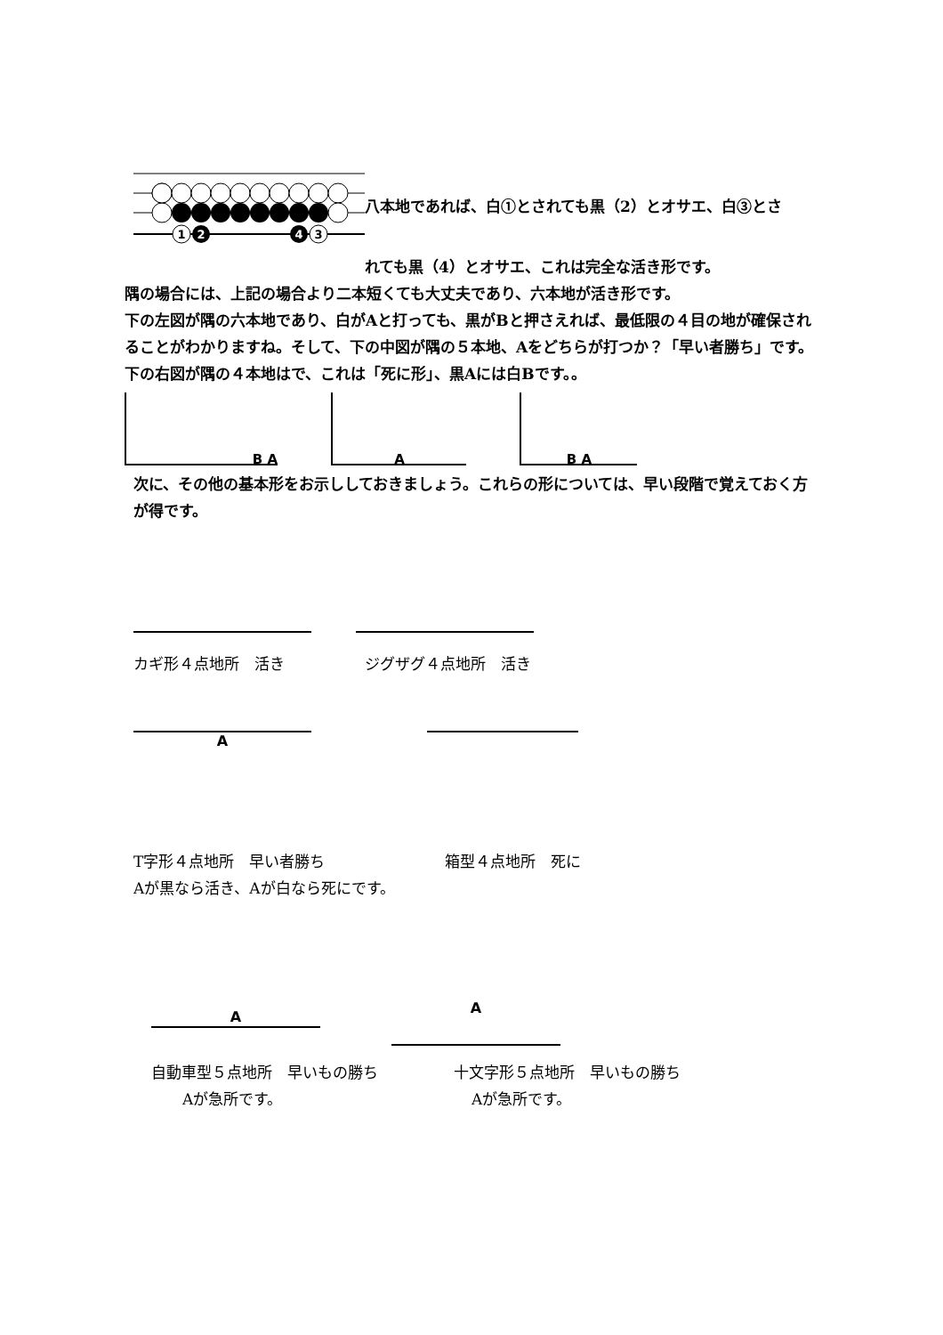1
2
4
3
八本地であれば、白①とされても黒（2）とオサエ、白③とさ
れても黒（4）とオサエ、これは完全な活き形です。
隅の場合には、上記の場合より二本短くても大丈夫であり、六本地が活き形です。
下の左図が隅の六本地であり、白がAと打っても、黒がBと押さえれば、最低限の４目の地が確保されることがわかりますね。そして、下の中図が隅の５本地、Aをどちらが打つか？「早い者勝ち」です。下の右図が隅の４本地はで、これは「死に形」、黒Aには白Bです。。
B A A B A
次に、その他の基本形をお示ししておきましょう。これらの形については、早い段階で覚えておく方が得です。
カギ形４点地所　活き ジグザグ４点地所　活き
A
T字形４点地所　早い者勝ち
Aが黒なら活き、Aが白なら死にです。
箱型４点地所　死に
A
A
自動車型５点地所　早いもの勝ち
Aが急所です。
十文字形５点地所　早いもの勝ち
Aが急所です。